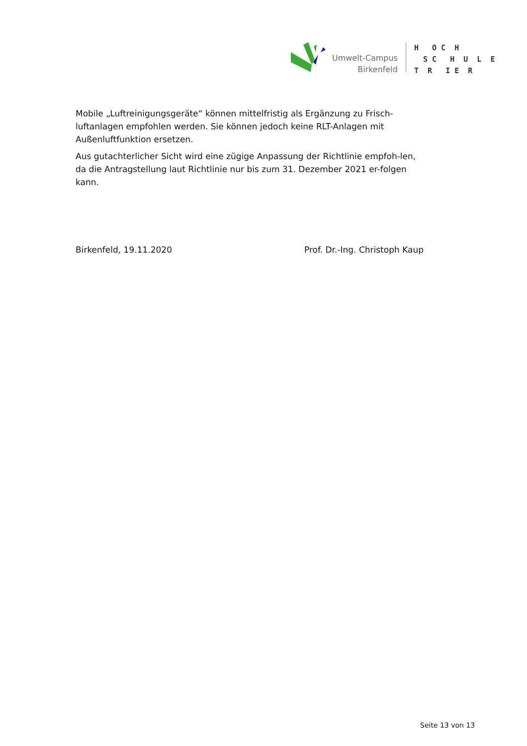Umwelt-Campus
Birkenfeld
H O C H S C H U L E T R I E R
Mobile „Luftreinigungsgeräte“ können mittelfristig als Ergänzung zu Frisch-luftanlagen empfohlen werden. Sie können jedoch keine RLT-Anlagen mit Außenluftfunktion ersetzen.
Aus gutachterlicher Sicht wird eine zügige Anpassung der Richtlinie empfoh-len, da die Antragstellung laut Richtlinie nur bis zum 31. Dezember 2021 er-folgen kann.
Birkenfeld, 19.11.2020 Prof. Dr.-Ing. Christoph Kaup
Seite 13 von 13